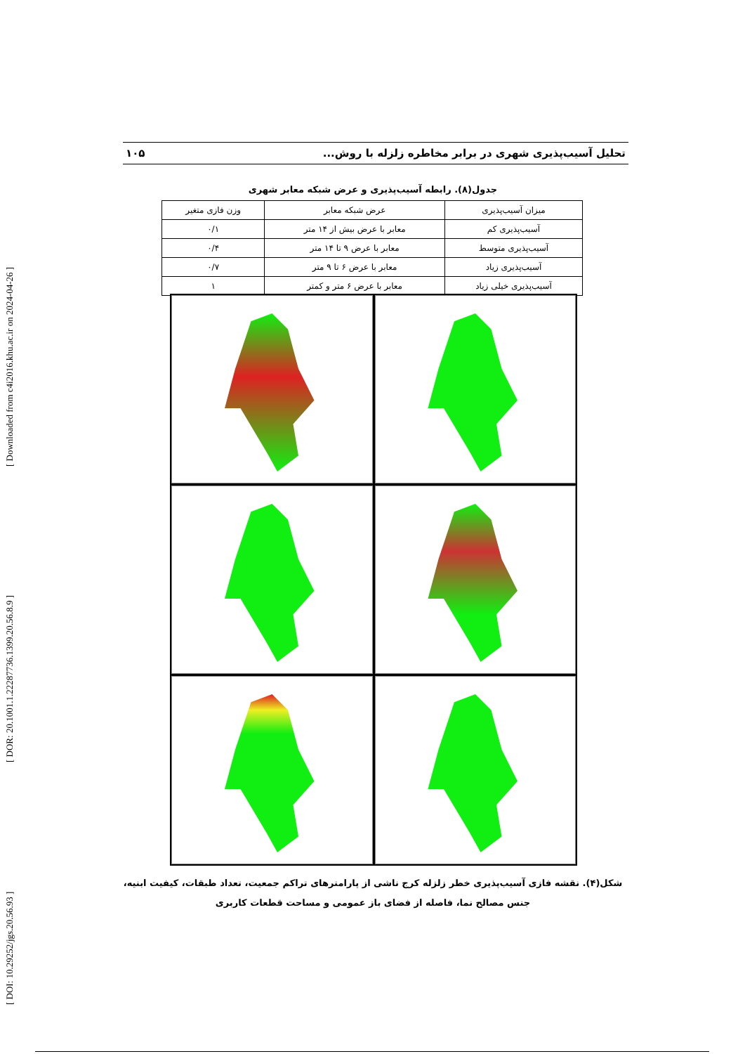[ DOI: 10.29252/jgs.20.56.93 ] [ DOR: 20.1001.1.22287736.1399.20.56.8.9 ] [ Downloaded from c4i2016.khu.ac.ir on 2024-04-26 ]
تحلیل آسیب‌پذیری شهری در برابر مخاطره زلزله با روش... ۱۰۵
جدول(۸). رابطه آسیب‌پذیری و عرض شبکه معابر شهری
| میزان آسیب‌پذیری | عرض شبکه معابر | وزن فازی متغیر |
| --- | --- | --- |
| آسیب‌پذیری کم | معابر با عرض بیش از ۱۴ متر | ۰/۱ |
| آسیب‌پذیری متوسط | معابر با عرض ۹ تا ۱۴ متر | ۰/۴ |
| آسیب‌پذیری زیاد | معابر با عرض ۶ تا ۹ متر | ۰/۷ |
| آسیب‌پذیری خیلی زیاد | معابر با عرض ۶ متر و کمتر | ۱ |
شکل(۴). نقشه فازی آسیب‌پذیری خطر زلزله کرج ناشی از پارامترهای تراکم جمعیت، تعداد طبقات، کیفیت ابنیه،
جنس مصالح نما، فاصله از فضای باز عمومی و مساحت قطعات کاربری